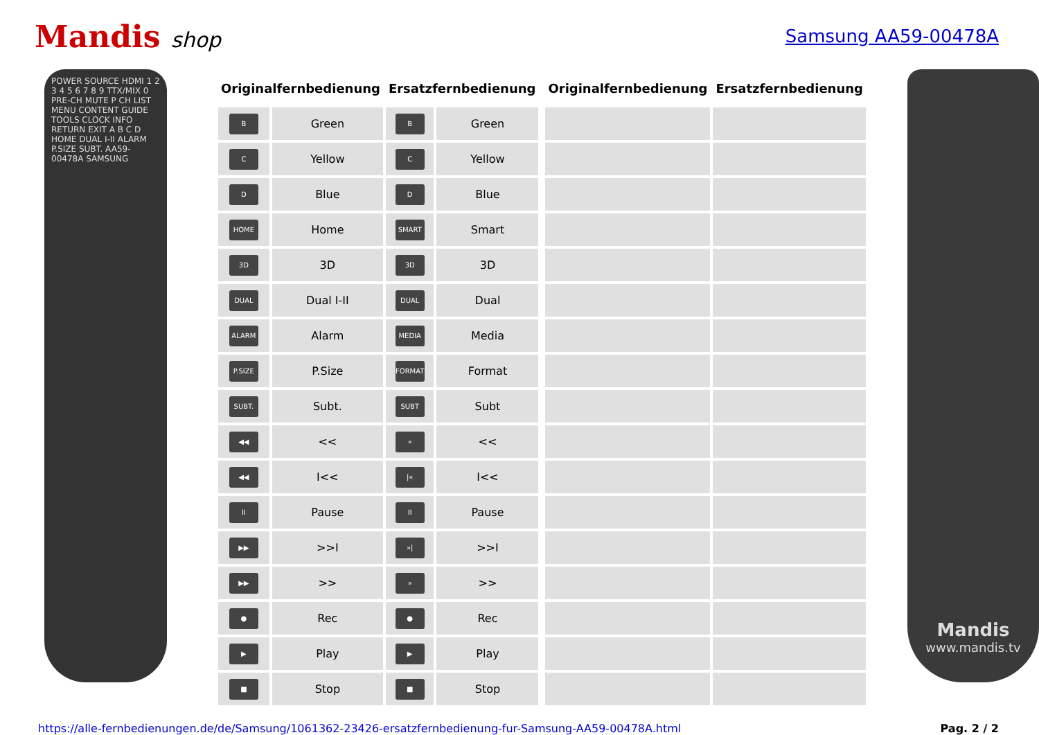Mandis shop
Samsung AA59-00478A
POWER SOURCE HDMI 1 2 3 4 5 6 7 8 9 TTX/MIX 0 PRE-CH MUTE P CH LIST MENU CONTENT GUIDE TOOLS CLOCK INFO RETURN EXIT A B C D HOME DUAL I-II ALARM P.SIZE SUBT. AA59-00478A SAMSUNG
| Originalfernbedienung | | Ersatzfernbedienung | | | Originalfernbedienung | Ersatzfernbedienung |
| B | Green | B | Green | | | |
| C | Yellow | C | Yellow | | | |
| D | Blue | D | Blue | | | |
| HOME | Home | SMART | Smart | | | |
| 3D | 3D | 3D | 3D | | | |
| DUAL | Dual I-II | DUAL | Dual | | | |
| ALARM | Alarm | MEDIA | Media | | | |
| P.SIZE | P.Size | FORMAT | Format | | | |
| SUBT. | Subt. | SUBT | Subt | | | |
| ◀◀ | << | « | << | | | |
| ◀◀ | I<< | /« | I<< | | | |
| II | Pause | II | Pause | | | |
| ▶▶ | >>I | »/ | >>I | | | |
| ▶▶ | >> | » | >> | | | |
| ● | Rec | ● | Rec | | | |
| ▶ | Play | ▶ | Play | | | |
| ■ | Stop | ■ | Stop | | | |
Mandis
www.mandis.tv
https://alle-fernbedienungen.de/de/Samsung/1061362-23426-ersatzfernbedienung-fur-Samsung-AA59-00478A.html Pag. 2 / 2